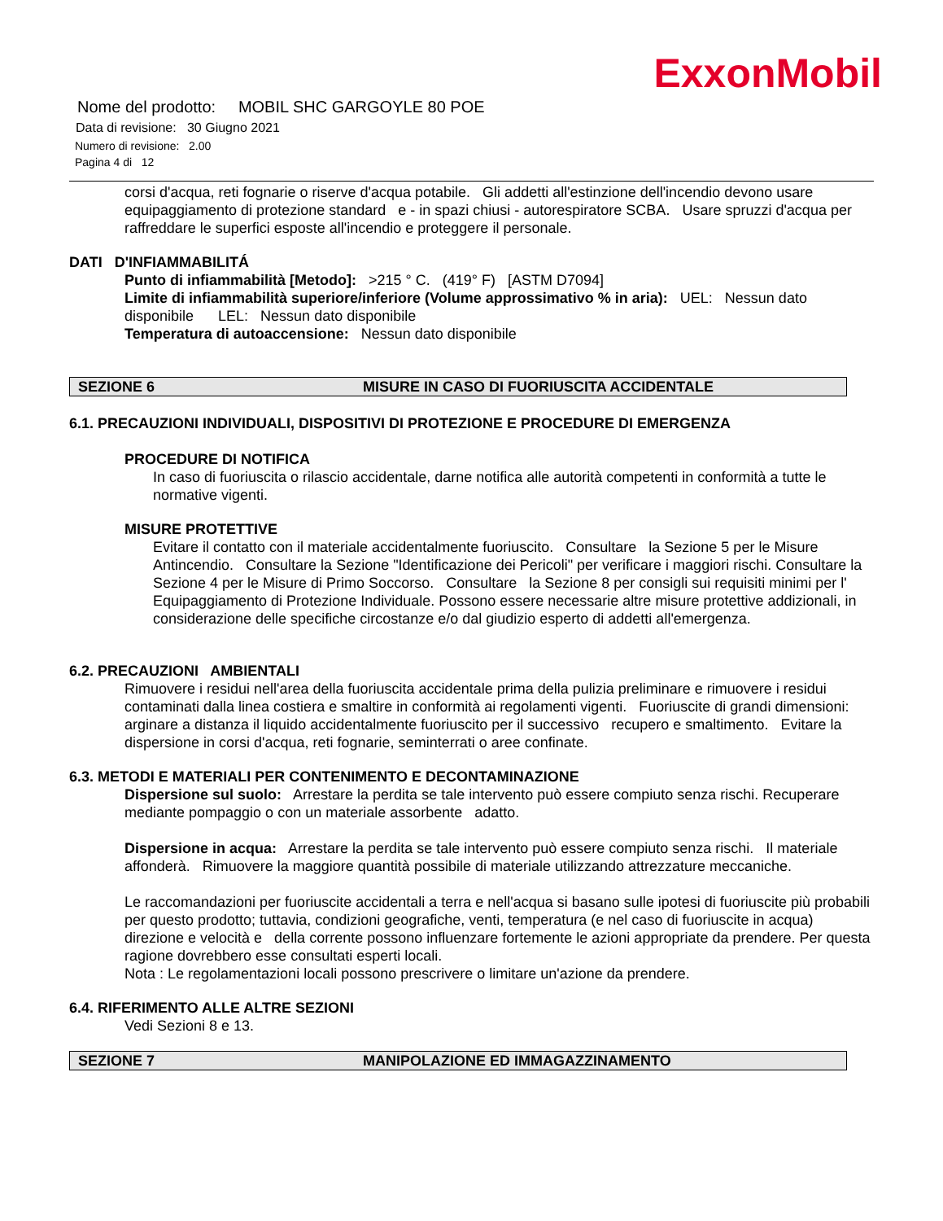ExxonMobil
Nome del prodotto: MOBIL SHC GARGOYLE 80 POE
Data di revisione: 30 Giugno 2021
Numero di revisione: 2.00
Pagina 4 di 12
corsi d'acqua, reti fognarie o riserve d'acqua potabile. Gli addetti all'estinzione dell'incendio devono usare equipaggiamento di protezione standard e - in spazi chiusi - autorespiratore SCBA. Usare spruzzi d'acqua per raffreddare le superfici esposte all'incendio e proteggere il personale.
DATI D'INFIAMMABILITÁ
Punto di infiammabilità [Metodo]: >215 ° C. (419° F) [ASTM D7094]
Limite di infiammabilità superiore/inferiore (Volume approssimativo % in aria): UEL: Nessun dato disponibile LEL: Nessun dato disponibile
Temperatura di autoaccensione: Nessun dato disponibile
SEZIONE 6 MISURE IN CASO DI FUORIUSCITA ACCIDENTALE
6.1. PRECAUZIONI INDIVIDUALI, DISPOSITIVI DI PROTEZIONE E PROCEDURE DI EMERGENZA
PROCEDURE DI NOTIFICA
In caso di fuoriuscita o rilascio accidentale, darne notifica alle autorità competenti in conformità a tutte le normative vigenti.
MISURE PROTETTIVE
Evitare il contatto con il materiale accidentalmente fuoriuscito. Consultare la Sezione 5 per le Misure Antincendio. Consultare la Sezione "Identificazione dei Pericoli" per verificare i maggiori rischi. Consultare la Sezione 4 per le Misure di Primo Soccorso. Consultare la Sezione 8 per consigli sui requisiti minimi per l' Equipaggiamento di Protezione Individuale. Possono essere necessarie altre misure protettive addizionali, in considerazione delle specifiche circostanze e/o dal giudizio esperto di addetti all'emergenza.
6.2. PRECAUZIONI AMBIENTALI
Rimuovere i residui nell'area della fuoriuscita accidentale prima della pulizia preliminare e rimuovere i residui contaminati dalla linea costiera e smaltire in conformità ai regolamenti vigenti. Fuoriuscite di grandi dimensioni: arginare a distanza il liquido accidentalmente fuoriuscito per il successivo recupero e smaltimento. Evitare la dispersione in corsi d'acqua, reti fognarie, seminterrati o aree confinate.
6.3. METODI E MATERIALI PER CONTENIMENTO E DECONTAMINAZIONE
Dispersione sul suolo: Arrestare la perdita se tale intervento può essere compiuto senza rischi. Recuperare mediante pompaggio o con un materiale assorbente adatto.
Dispersione in acqua: Arrestare la perdita se tale intervento può essere compiuto senza rischi. Il materiale affonderà. Rimuovere la maggiore quantità possibile di materiale utilizzando attrezzature meccaniche.
Le raccomandazioni per fuoriuscite accidentali a terra e nell'acqua si basano sulle ipotesi di fuoriuscite più probabili per questo prodotto; tuttavia, condizioni geografiche, venti, temperatura (e nel caso di fuoriuscite in acqua) direzione e velocità e della corrente possono influenzare fortemente le azioni appropriate da prendere. Per questa ragione dovrebbero esse consultati esperti locali.
Nota : Le regolamentazioni locali possono prescrivere o limitare un'azione da prendere.
6.4. RIFERIMENTO ALLE ALTRE SEZIONI
Vedi Sezioni 8 e 13.
SEZIONE 7 MANIPOLAZIONE ED IMMAGAZZINAMENTO